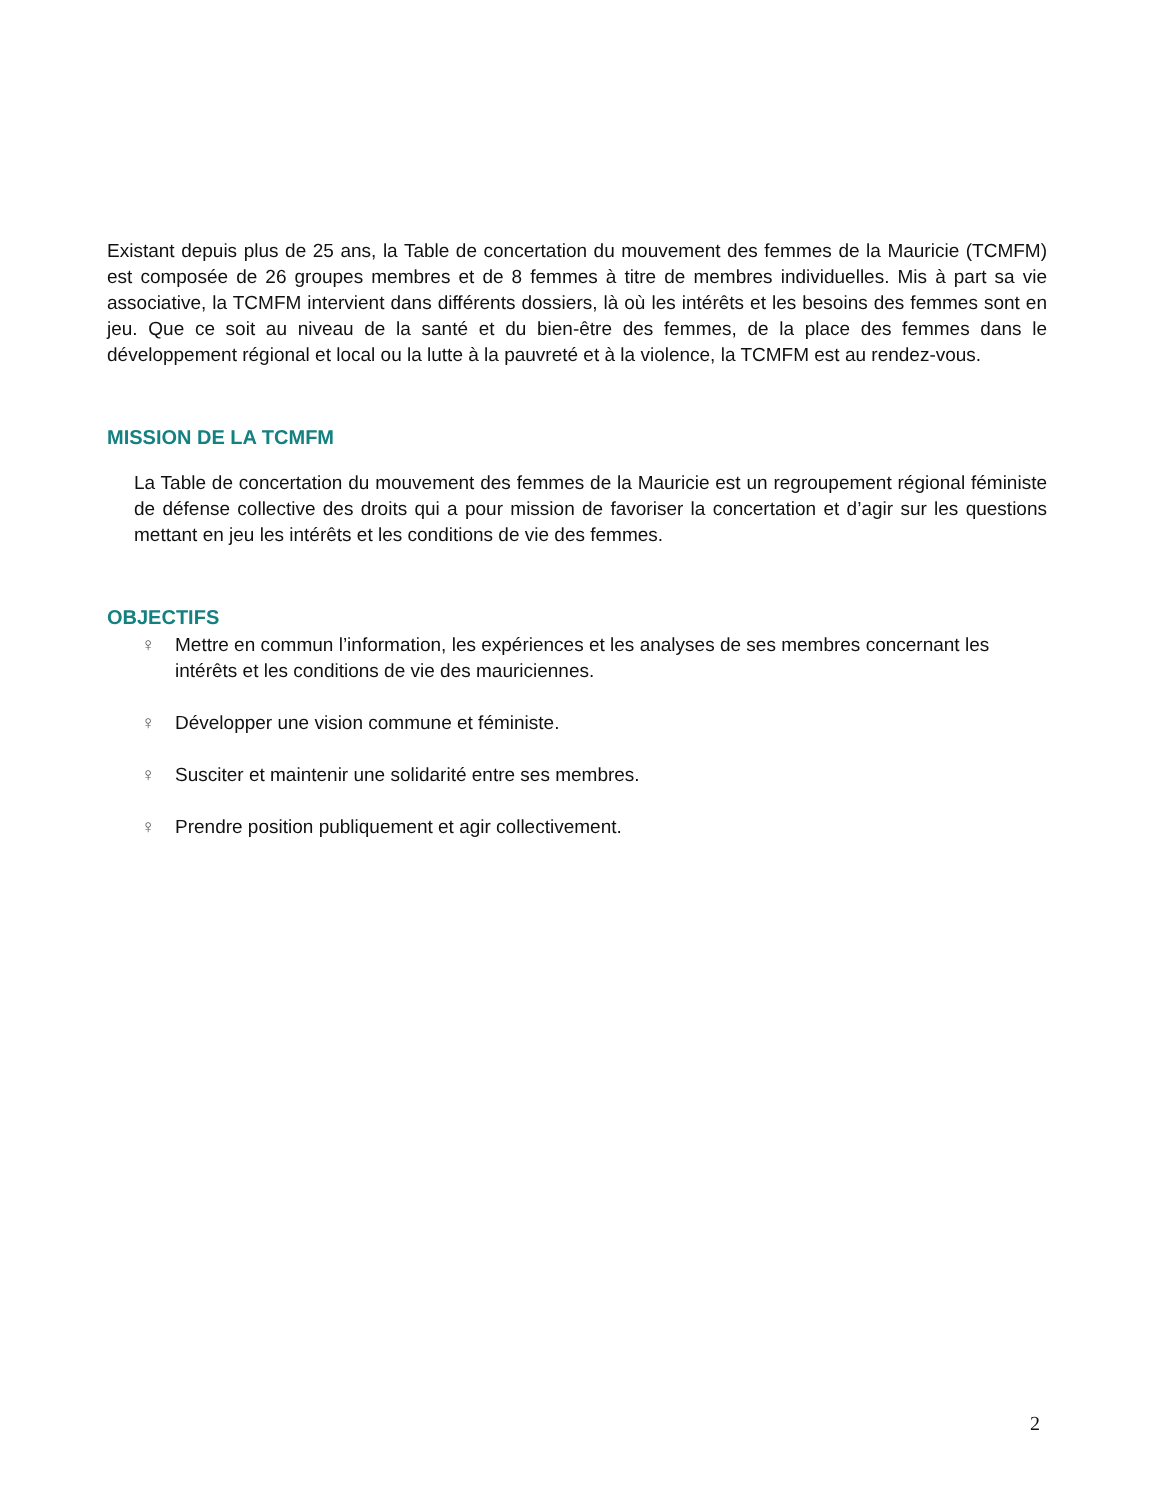Existant depuis plus de 25 ans, la Table de concertation du mouvement des femmes de la Mauricie (TCMFM) est composée de 26 groupes membres et de 8 femmes à titre de membres individuelles. Mis à part sa vie associative, la TCMFM intervient dans différents dossiers, là où les intérêts et les besoins des femmes sont en jeu. Que ce soit au niveau de la santé et du bien-être des femmes, de la place des femmes dans le développement régional et local ou la lutte à la pauvreté et à la violence, la TCMFM est au rendez-vous.
MISSION DE LA TCMFM
La Table de concertation du mouvement des femmes de la Mauricie est un regroupement régional féministe de défense collective des droits qui a pour mission de favoriser la concertation et d’agir sur les questions mettant en jeu les intérêts et les conditions de vie des femmes.
OBJECTIFS
♀ Mettre en commun l’information, les expériences et les analyses de ses membres concernant les intérêts et les conditions de vie des mauriciennes.
♀ Développer une vision commune et féministe.
♀ Susciter et maintenir une solidarité entre ses membres.
♀ Prendre position publiquement et agir collectivement.
2